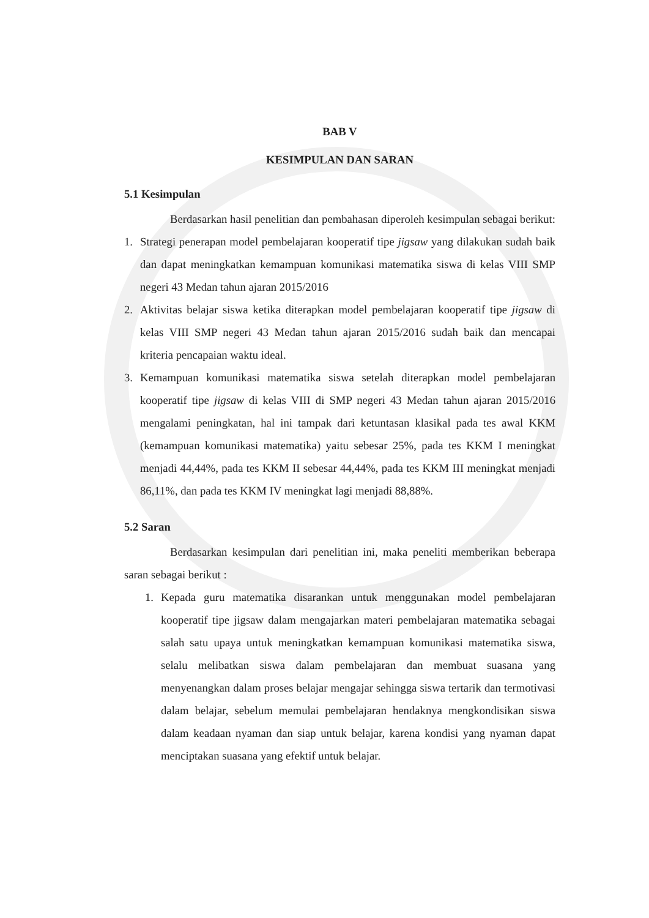BAB V
KESIMPULAN DAN SARAN
5.1 Kesimpulan
Berdasarkan hasil penelitian dan pembahasan diperoleh kesimpulan sebagai berikut:
1. Strategi penerapan model pembelajaran kooperatif tipe jigsaw yang dilakukan sudah baik dan dapat meningkatkan kemampuan komunikasi matematika siswa di kelas VIII SMP negeri 43 Medan tahun ajaran 2015/2016
2. Aktivitas belajar siswa ketika diterapkan model pembelajaran kooperatif tipe jigsaw di kelas VIII SMP negeri 43 Medan tahun ajaran 2015/2016 sudah baik dan mencapai kriteria pencapaian waktu ideal.
3. Kemampuan komunikasi matematika siswa setelah diterapkan model pembelajaran kooperatif tipe jigsaw di kelas VIII di SMP negeri 43 Medan tahun ajaran 2015/2016 mengalami peningkatan, hal ini tampak dari ketuntasan klasikal pada tes awal KKM (kemampuan komunikasi matematika) yaitu sebesar 25%, pada tes KKM I meningkat menjadi 44,44%, pada tes KKM II sebesar 44,44%, pada tes KKM III meningkat menjadi 86,11%, dan pada tes KKM IV meningkat lagi menjadi 88,88%.
5.2 Saran
Berdasarkan kesimpulan dari penelitian ini, maka peneliti memberikan beberapa saran sebagai berikut :
1. Kepada guru matematika disarankan untuk menggunakan model pembelajaran kooperatif tipe jigsaw dalam mengajarkan materi pembelajaran matematika sebagai salah satu upaya untuk meningkatkan kemampuan komunikasi matematika siswa, selalu melibatkan siswa dalam pembelajaran dan membuat suasana yang menyenangkan dalam proses belajar mengajar sehingga siswa tertarik dan termotivasi dalam belajar, sebelum memulai pembelajaran hendaknya mengkondisikan siswa dalam keadaan nyaman dan siap untuk belajar, karena kondisi yang nyaman dapat menciptakan suasana yang efektif untuk belajar.